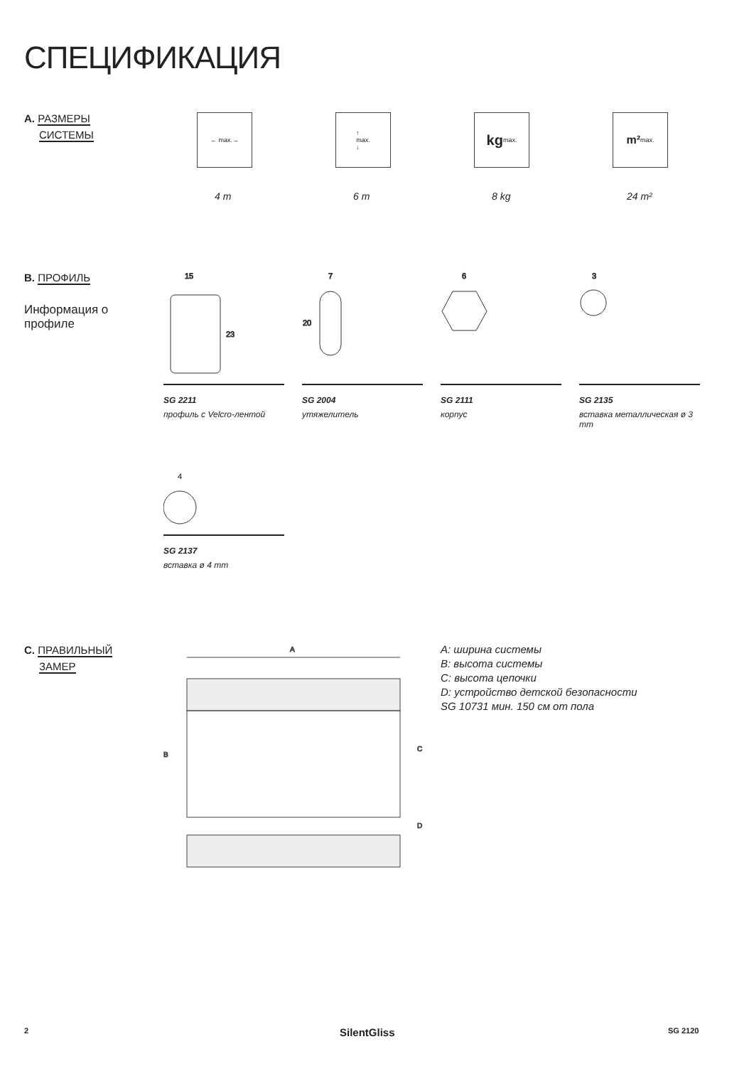СПЕЦИФИКАЦИЯ
A. РАЗМЕРЫ
СИСТЕМЫ
← max.→
↑
max.
↓
kg max. m² max.
4 m 6 m 8 kg 24 m²
B. ПРОФИЛЬ
Информация о профиле
15
23
7
20
6
3
SG 2211
профиль с Velcro-лентой
SG 2004
утяжелитель
SG 2111
корпус
SG 2135
вставка металлическая ø 3 mm
4
SG 2137
вставка ø 4 mm
C. ПРАВИЛЬНЫЙ
ЗАМЕР
A
B
C
D
A: ширина системы
B: высота системы
C: высота цепочки
D: устройство детской безопасности
SG 10731 мин. 150 см от пола
2 SilentGliss SG 2120